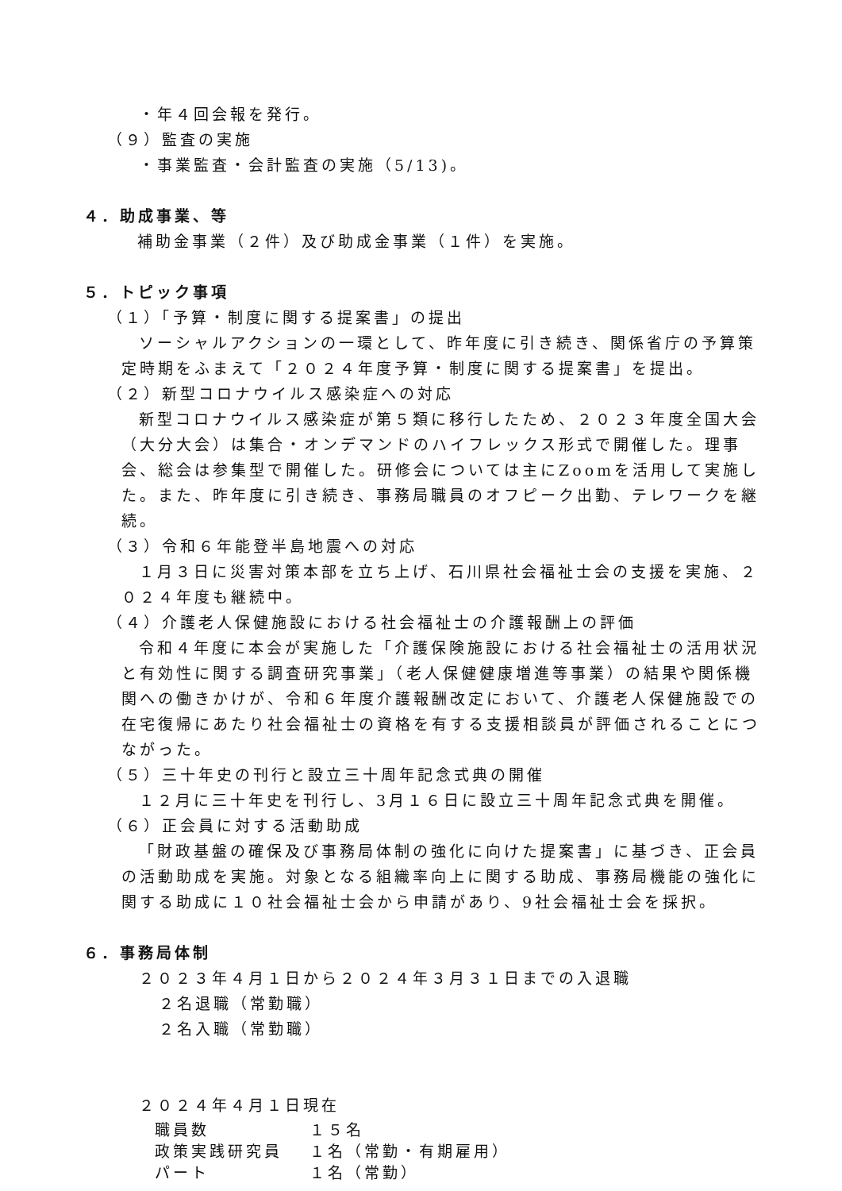・年４回会報を発行。
（９）監査の実施
・事業監査・会計監査の実施（5/13)。
４．助成事業、等
補助金事業（２件）及び助成金事業（１件）を実施。
５．トピック事項
（１）「予算・制度に関する提案書」の提出
ソーシャルアクションの一環として、昨年度に引き続き、関係省庁の予算策定時期をふまえて「２０２４年度予算・制度に関する提案書」を提出。
（２）新型コロナウイルス感染症への対応
新型コロナウイルス感染症が第５類に移行したため、２０２３年度全国大会（大分大会）は集合・オンデマンドのハイフレックス形式で開催した。理事会、総会は参集型で開催した。研修会については主にZoomを活用して実施した。また、昨年度に引き続き、事務局職員のオフピーク出勤、テレワークを継続。
（３）令和６年能登半島地震への対応
１月３日に災害対策本部を立ち上げ、石川県社会福祉士会の支援を実施、２０２４年度も継続中。
（４）介護老人保健施設における社会福祉士の介護報酬上の評価
令和４年度に本会が実施した「介護保険施設における社会福祉士の活用状況と有効性に関する調査研究事業」（老人保健健康増進等事業）の結果や関係機関への働きかけが、令和６年度介護報酬改定において、介護老人保健施設での在宅復帰にあたり社会福祉士の資格を有する支援相談員が評価されることにつながった。
（５）三十年史の刊行と設立三十周年記念式典の開催
１２月に三十年史を刊行し、3月１６日に設立三十周年記念式典を開催。
（６）正会員に対する活動助成
「財政基盤の確保及び事務局体制の強化に向けた提案書」に基づき、正会員の活動助成を実施。対象となる組織率向上に関する助成、事務局機能の強化に関する助成に１０社会福祉士会から申請があり、9社会福祉士会を採択。
６．事務局体制
２０２３年４月１日から２０２４年３月３１日までの入退職
２名退職（常勤職）
２名入職（常勤職）
２０２４年４月１日現在
職員数 １５名
政策実践研究員 １名（常勤・有期雇用）
パート １名（常勤）